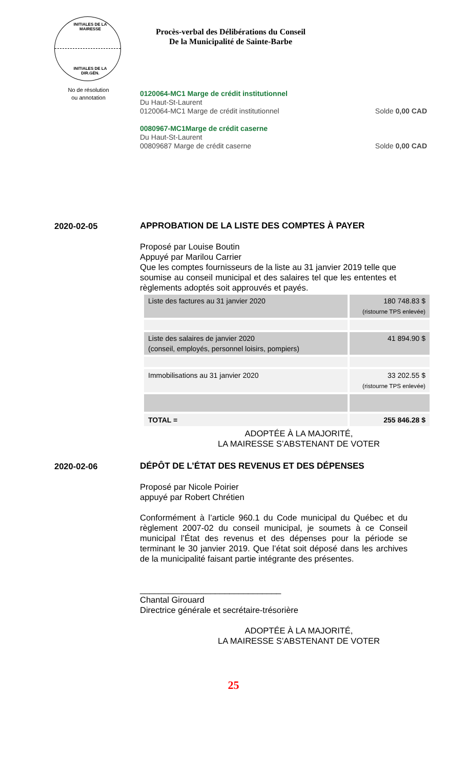INITIALES DE LA MAIRESSE
INITIALES DE LA DIR.GÉN.
Procès-verbal des Délibérations du Conseil
De la Municipalité de Sainte-Barbe
No de résolution
ou annotation
0120064-MC1 Marge de crédit institutionnel
Du Haut-St-Laurent
0120064-MC1 Marge de crédit institutionnel Solde 0,00 CAD
0080967-MC1Marge de crédit caserne
Du Haut-St-Laurent
00809687 Marge de crédit caserne Solde 0,00 CAD
2020-02-05
APPROBATION DE LA LISTE DES COMPTES À PAYER
Proposé par Louise Boutin
Appuyé par Marilou Carrier
Que les comptes fournisseurs de la liste au 31 janvier 2019 telle que soumise au conseil municipal et des salaires tel que les ententes et règlements adoptés soit approuvés et payés.
| Liste des factures au 31 janvier 2020 | 180 748.83 $ (ristourne TPS enlevée) |
| Liste des salaires de janvier 2020 (conseil, employés, personnel loisirs, pompiers) | 41 894.90 $ |
| Immobilisations au 31 janvier 2020 | 33 202.55 $ (ristourne TPS enlevée) |
| TOTAL = | 255 846.28 $ |
ADOPTÉE À LA MAJORITÉ,
LA MAIRESSE S’ABSTENANT DE VOTER
2020-02-06
DÉPÔT DE L’ÉTAT DES REVENUS ET DES DÉPENSES
Proposé par Nicole Poirier
appuyé par Robert Chrétien
Conformément à l’article 960.1 du Code municipal du Québec et du règlement 2007-02 du conseil municipal, je soumets à ce Conseil municipal l’État des revenus et des dépenses pour la période se terminant le 30 janvier 2019. Que l’état soit déposé dans les archives de la municipalité faisant partie intégrante des présentes.
______________________________
Chantal Girouard
Directrice générale et secrétaire-trésorière
ADOPTÉE À LA MAJORITÉ,
LA MAIRESSE S’ABSTENANT DE VOTER
25